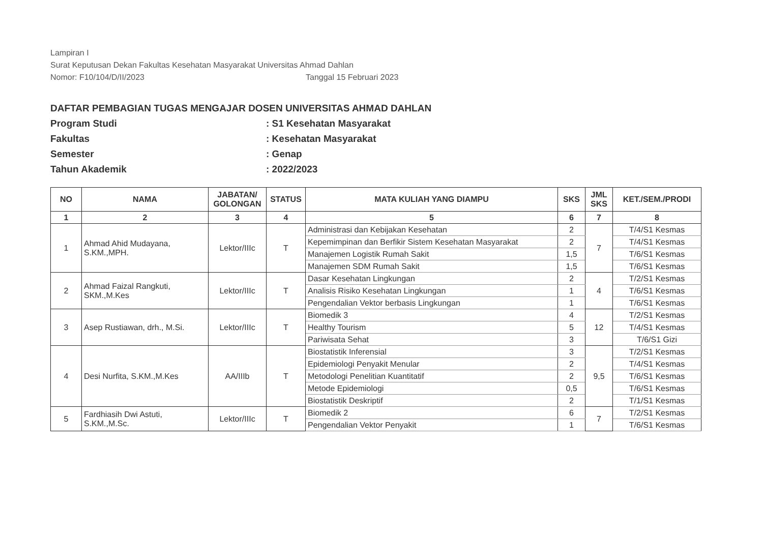Lampiran I
Surat Keputusan Dekan Fakultas Kesehatan Masyarakat Universitas Ahmad Dahlan
Nomor: F10/104/D/II/2023 Tanggal 15 Februari 2023
DAFTAR PEMBAGIAN TUGAS MENGAJAR DOSEN UNIVERSITAS AHMAD DAHLAN
Program Studi: S1 Kesehatan Masyarakat
Fakultas: Kesehatan Masyarakat
Semester: Genap
Tahun Akademik: 2022/2023
| NO | NAMA | JABATAN/ GOLONGAN | STATUS | MATA KULIAH YANG DIAMPU | SKS | JML SKS | KET./SEM./PRODI |
| --- | --- | --- | --- | --- | --- | --- | --- |
| 1 | 2 | 3 | 4 | 5 | 6 | 7 | 8 |
| 1 | Ahmad Ahid Mudayana, S.KM.,MPH. | Lektor/IIIc | T | Administrasi dan Kebijakan Kesehatan | 2 | 7 | T/4/S1 Kesmas |
| | | | | Kepemimpinan dan Berfikir Sistem Kesehatan Masyarakat | 2 | | T/4/S1 Kesmas |
| | | | | Manajemen Logistik Rumah Sakit | 1,5 | | T/6/S1 Kesmas |
| | | | | Manajemen SDM Rumah Sakit | 1,5 | | T/6/S1 Kesmas |
| 2 | Ahmad Faizal Rangkuti, SKM.,M.Kes | Lektor/IIIc | T | Dasar Kesehatan Lingkungan | 2 | 4 | T/2/S1 Kesmas |
| | | | | Analisis Risiko Kesehatan Lingkungan | 1 | | T/6/S1 Kesmas |
| | | | | Pengendalian Vektor berbasis Lingkungan | 1 | | T/6/S1 Kesmas |
| 3 | Asep Rustiawan, drh., M.Si. | Lektor/IIIc | T | Biomedik 3 | 4 | 12 | T/2/S1 Kesmas |
| | | | | Healthy Tourism | 5 | | T/4/S1 Kesmas |
| | | | | Pariwisata Sehat | 3 | | T/6/S1 Gizi |
| 4 | Desi Nurfita, S.KM.,M.Kes | AA/IIIb | T | Biostatistik Inferensial | 3 | 9,5 | T/2/S1 Kesmas |
| | | | | Epidemiologi Penyakit Menular | 2 | | T/4/S1 Kesmas |
| | | | | Metodologi Penelitian Kuantitatif | 2 | | T/6/S1 Kesmas |
| | | | | Metode Epidemiologi | 0,5 | | T/6/S1 Kesmas |
| | | | | Biostatistik Deskriptif | 2 | | T/1/S1 Kesmas |
| 5 | Fardhiasih Dwi Astuti, S.KM.,M.Sc. | Lektor/IIIc | T | Biomedik 2 | 6 | 7 | T/2/S1 Kesmas |
| | | | | Pengendalian Vektor Penyakit | 1 | | T/6/S1 Kesmas |